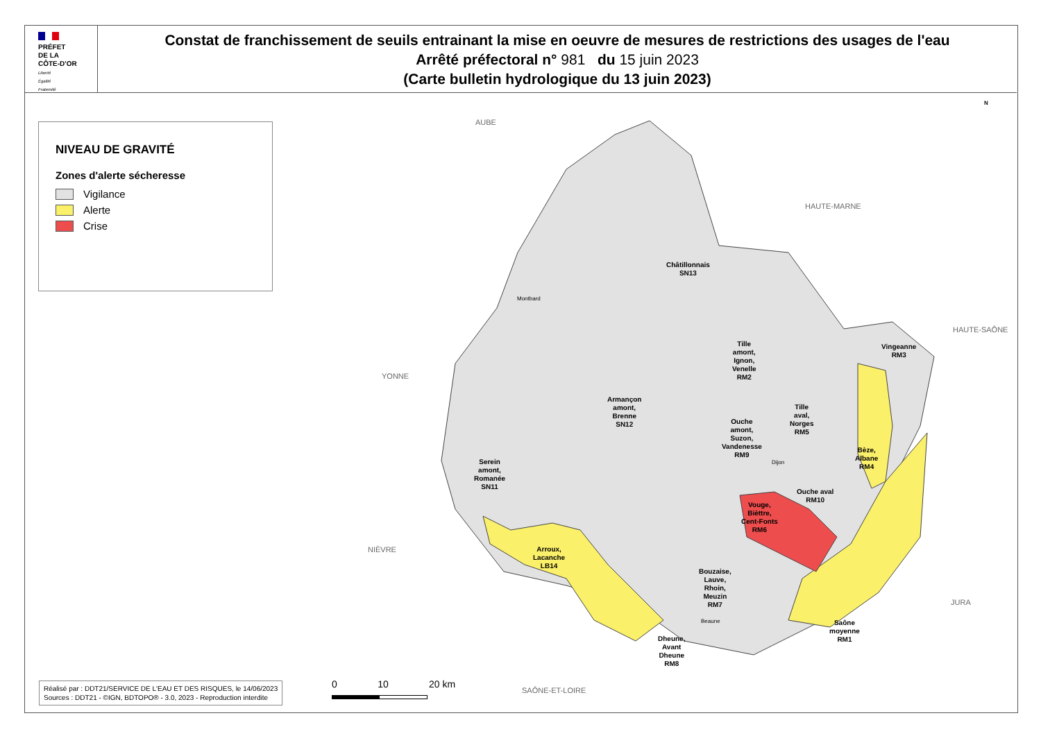PRÉFET
DE LA
CÔTE-D'OR
Liberté
Égalité
Fraternité
Constat de franchissement de seuils entrainant la mise en oeuvre de mesures de restrictions des usages de l'eau
Arrêté préfectoral n° 981 du 15 juin 2023
(Carte bulletin hydrologique du 13 juin 2023)
NIVEAU DE GRAVITÉ
Zones d'alerte sécheresse
Vigilance
Alerte
Crise
AUBE
HAUTE-MARNE
HAUTE-SAÔNE
YONNE
NIÈVRE
JURA
SAÔNE-ET-LOIRE
Châtillonnais
SN13
Montbard
Tille
amont,
Ignon,
Venelle
RM2
Vingeanne
RM3
Armançon
amont,
Brenne
SN12
Tille
aval,
Norges
RM5
Ouche
amont,
Suzon,
Vandenesse
RM9
Bèze,
Albane
RM4
Dijon
Serein
amont,
Romanée
SN11
Ouche aval
RM10
Vouge,
Bièttre,
Cent-Fonts
RM6
Arroux,
Lacanche
LB14
Bouzaise,
Lauve,
Rhoin,
Meuzin
RM7
Beaune
Saône
moyenne
RM1
Dheune,
Avant
Dheune
RM8
N
0 10 20 km
Réalisé par : DDT21/SERVICE DE L'EAU ET DES RISQUES, le 14/06/2023
Sources : DDT21 - ©IGN, BDTOPO® - 3.0, 2023 - Reproduction interdite